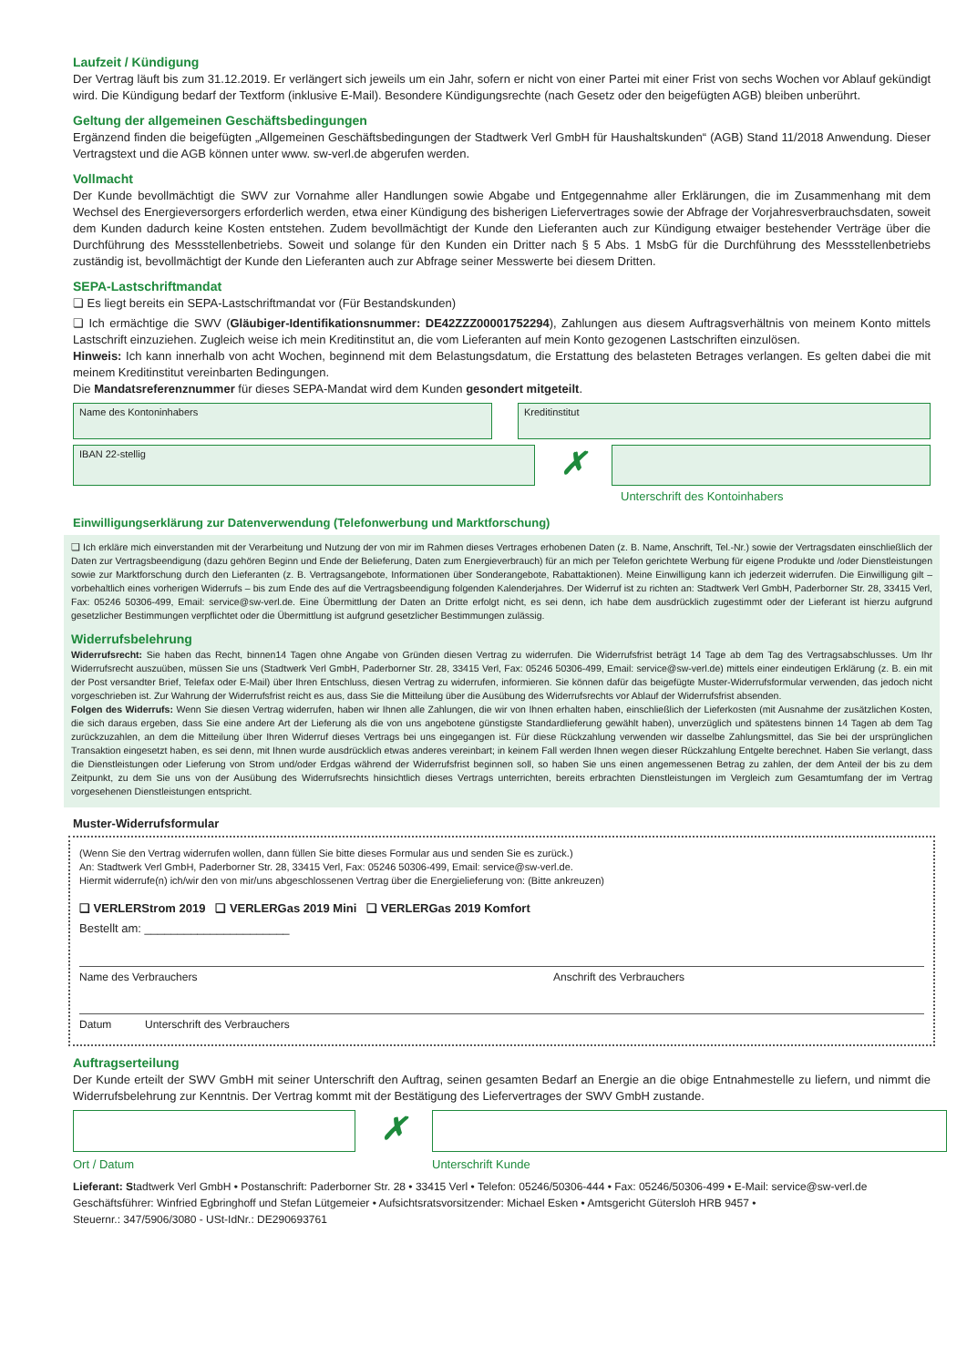Laufzeit / Kündigung
Der Vertrag läuft bis zum 31.12.2019. Er verlängert sich jeweils um ein Jahr, sofern er nicht von einer Partei mit einer Frist von sechs Wochen vor Ablauf gekündigt wird. Die Kündigung bedarf der Textform (inklusive E-Mail). Besondere Kündigungsrechte (nach Gesetz oder den beigefügten AGB) bleiben unberührt.
Geltung der allgemeinen Geschäftsbedingungen
Ergänzend finden die beigefügten „Allgemeinen Geschäftsbedingungen der Stadtwerk Verl GmbH für Haushaltskunden“ (AGB) Stand 11/2018 Anwendung. Dieser Vertragstext und die AGB können unter www. sw-verl.de abgerufen werden.
Vollmacht
Der Kunde bevollmächtigt die SWV zur Vornahme aller Handlungen sowie Abgabe und Entgegennahme aller Erklärungen, die im Zusammenhang mit dem Wechsel des Energieversorgers erforderlich werden, etwa einer Kündigung des bisherigen Liefervertrages sowie der Abfrage der Vorjahresverbrauchsdaten, soweit dem Kunden dadurch keine Kosten entstehen. Zudem bevollmächtigt der Kunde den Lieferanten auch zur Kündigung etwaiger bestehender Verträge über die Durchführung des Messstellenbetriebs. Soweit und solange für den Kunden ein Dritter nach § 5 Abs. 1 MsbG für die Durchführung des Messstellenbetriebs zuständig ist, bevollmächtigt der Kunde den Lieferanten auch zur Abfrage seiner Messwerte bei diesem Dritten.
SEPA-Lastschriftmandat
❏ Es liegt bereits ein SEPA-Lastschriftmandat vor (Für Bestandskunden)
❏ Ich ermächtige die SWV (Gläubiger-Identifikationsnummer: DE42ZZZ00001752294), Zahlungen aus diesem Auftragsverhältnis von meinem Konto mittels Lastschrift einzuziehen. Zugleich weise ich mein Kreditinstitut an, die vom Lieferanten auf mein Konto gezogenen Lastschriften einzulösen.
Hinweis: Ich kann innerhalb von acht Wochen, beginnend mit dem Belastungsdatum, die Erstattung des belasteten Betrages verlangen. Es gelten dabei die mit meinem Kreditinstitut vereinbarten Bedingungen.
Die Mandatsreferenznummer für dieses SEPA-Mandat wird dem Kunden gesondert mitgeteilt.
Name des Kontoninhabers Kreditinstitut
IBAN 22-stellig
✗
Unterschrift des Kontoinhabers
Einwilligungserklärung zur Datenverwendung (Telefonwerbung und Marktforschung)
❏ Ich erkläre mich einverstanden mit der Verarbeitung und Nutzung der von mir im Rahmen dieses Vertrages erhobenen Daten (z. B. Name, Anschrift, Tel.-Nr.) sowie der Vertragsdaten einschließlich der Daten zur Vertragsbeendigung (dazu gehören Beginn und Ende der Belieferung, Daten zum Energieverbrauch) für an mich per Telefon gerichtete Werbung für eigene Produkte und /oder Dienstleistungen sowie zur Marktforschung durch den Lieferanten (z. B. Vertragsangebote, Informationen über Sonderangebote, Rabattaktionen). Meine Einwilligung kann ich jederzeit widerrufen. Die Einwilligung gilt – vorbehaltlich eines vorherigen Widerrufs – bis zum Ende des auf die Vertragsbeendigung folgenden Kalenderjahres. Der Widerruf ist zu richten an: Stadtwerk Verl GmbH, Paderborner Str. 28, 33415 Verl, Fax: 05246 50306-499, Email: service@sw-verl.de. Eine Übermittlung der Daten an Dritte erfolgt nicht, es sei denn, ich habe dem ausdrücklich zugestimmt oder der Lieferant ist hierzu aufgrund gesetzlicher Bestimmungen verpflichtet oder die Übermittlung ist aufgrund gesetzlicher Bestimmungen zulässig.
Widerrufsbelehrung
Widerrufsrecht: Sie haben das Recht, binnen14 Tagen ohne Angabe von Gründen diesen Vertrag zu widerrufen. Die Widerrufsfrist beträgt 14 Tage ab dem Tag des Vertragsabschlusses. Um Ihr Widerrufsrecht auszuüben, müssen Sie uns (Stadtwerk Verl GmbH, Paderborner Str. 28, 33415 Verl, Fax: 05246 50306-499, Email: service@sw-verl.de) mittels einer eindeutigen Erklärung (z. B. ein mit der Post versandter Brief, Telefax oder E-Mail) über Ihren Entschluss, diesen Vertrag zu widerrufen, informieren. Sie können dafür das beigefügte Muster-Widerrufsformular verwenden, das jedoch nicht vorgeschrieben ist. Zur Wahrung der Widerrufsfrist reicht es aus, dass Sie die Mitteilung über die Ausübung des Widerrufsrechts vor Ablauf der Widerrufsfrist absenden.
Folgen des Widerrufs: Wenn Sie diesen Vertrag widerrufen, haben wir Ihnen alle Zahlungen, die wir von Ihnen erhalten haben, einschließlich der Lieferkosten (mit Ausnahme der zusätzlichen Kosten, die sich daraus ergeben, dass Sie eine andere Art der Lieferung als die von uns angebotene günstigste Standardlieferung gewählt haben), unverzüglich und spätestens binnen 14 Tagen ab dem Tag zurückzuzahlen, an dem die Mitteilung über Ihren Widerruf dieses Vertrags bei uns eingegangen ist. Für diese Rückzahlung verwenden wir dasselbe Zahlungsmittel, das Sie bei der ursprünglichen Transaktion eingesetzt haben, es sei denn, mit Ihnen wurde ausdrücklich etwas anderes vereinbart; in keinem Fall werden Ihnen wegen dieser Rückzahlung Entgelte berechnet. Haben Sie verlangt, dass die Dienstleistungen oder Lieferung von Strom und/oder Erdgas während der Widerrufsfrist beginnen soll, so haben Sie uns einen angemessenen Betrag zu zahlen, der dem Anteil der bis zu dem Zeitpunkt, zu dem Sie uns von der Ausübung des Widerrufsrechts hinsichtlich dieses Vertrags unterrichten, bereits erbrachten Dienstleistungen im Vergleich zum Gesamtumfang der im Vertrag vorgesehenen Dienstleistungen entspricht.
Muster-Widerrufsformular
(Wenn Sie den Vertrag widerrufen wollen, dann füllen Sie bitte dieses Formular aus und senden Sie es zurück.)
An: Stadtwerk Verl GmbH, Paderborner Str. 28, 33415 Verl, Fax: 05246 50306-499, Email: service@sw-verl.de.
Hiermit widerrufe(n) ich/wir den von mir/uns abgeschlossenen Vertrag über die Energielieferung von: (Bitte ankreuzen)
❏ VERLERStrom 2019 ❏ VERLERGas 2019 Mini ❏ VERLERGas 2019 Komfort
Bestellt am: ______________________
Name des Verbrauchers Anschrift des Verbrauchers
Datum Unterschrift des Verbrauchers
Auftragserteilung
Der Kunde erteilt der SWV GmbH mit seiner Unterschrift den Auftrag, seinen gesamten Bedarf an Energie an die obige Entnahmestelle zu liefern, und nimmt die Widerrufsbelehrung zur Kenntnis. Der Vertrag kommt mit der Bestätigung des Liefervertrages der SWV GmbH zustande.
Ort / Datum
✗
Unterschrift Kunde
Lieferant: Stadtwerk Verl GmbH • Postanschrift: Paderborner Str. 28 • 33415 Verl • Telefon: 05246/50306-444 • Fax: 05246/50306-499 • E-Mail: service@sw-verl.de
Geschäftsführer: Winfried Egbringhoff und Stefan Lütgemeier • Aufsichtsratsvorsitzender: Michael Esken • Amtsgericht Gütersloh HRB 9457 •
Steuernr.: 347/5906/3080 - USt-IdNr.: DE290693761